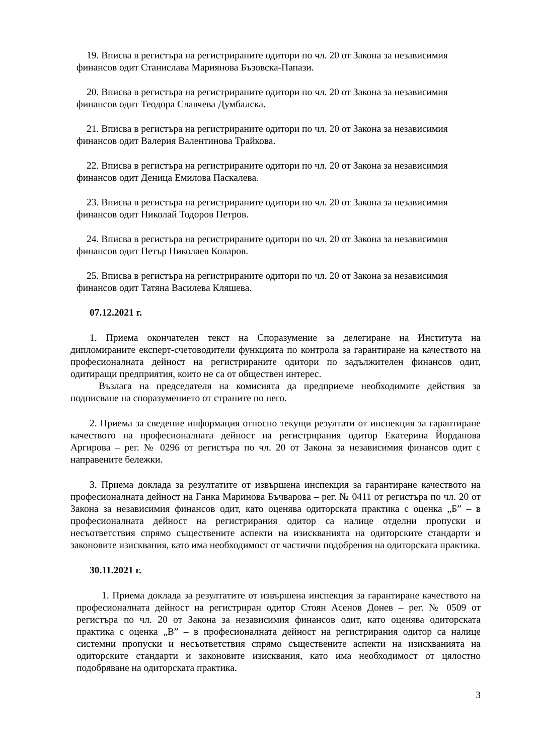19. Вписва в регистъра на регистрираните одитори по чл. 20 от Закона за независимия
финансов одит Станислава Мариянова Бъзовска-Папази.
20. Вписва в регистъра на регистрираните одитори по чл. 20 от Закона за независимия
финансов одит Теодора Славчева Думбалска.
21. Вписва в регистъра на регистрираните одитори по чл. 20 от Закона за независимия
финансов одит Валерия Валентинова Трайкова.
22. Вписва в регистъра на регистрираните одитори по чл. 20 от Закона за независимия
финансов одит Деница Емилова Паскалева.
23. Вписва в регистъра на регистрираните одитори по чл. 20 от Закона за независимия
финансов одит Николай Тодоров Петров.
24. Вписва в регистъра на регистрираните одитори по чл. 20 от Закона за независимия
финансов одит Петър Николаев Коларов.
25. Вписва в регистъра на регистрираните одитори по чл. 20 от Закона за независимия
финансов одит Татяна Василева Кляшева.
07.12.2021 г.
1. Приема окончателен текст на Споразумение за делегиране на Института на дипломираните експерт-счетоводители функцията по контрола за гарантиране на качеството на професионалната дейност на регистрираните одитори по задължителен финансов одит, одитиращи предприятия, които не са от обществен интерес.
Възлага на председателя на комисията да предприеме необходимите действия за подписване на споразумението от страните по него.
2. Приема за сведение информация относно текущи резултати от инспекция за гарантиране качеството на професионалната дейност на регистрирания одитор Екатерина Йорданова Аргирова – рег. № 0296 от регистъра по чл. 20 от Закона за независимия финансов одит с направените бележки.
3. Приема доклада за резултатите от извършена инспекция за гарантиране качеството на професионалната дейност на Ганка Маринова Бъчварова – рег. № 0411 от регистъра по чл. 20 от Закона за независимия финансов одит, като оценява одиторската практика с оценка „Б” – в професионалната дейност на регистрирания одитор са налице отделни пропуски и несъответствия спрямо съществените аспекти на изискванията на одиторските стандарти и законовите изисквания, като има необходимост от частични подобрения на одиторската практика.
30.11.2021 г.
1. Приема доклада за резултатите от извършена инспекция за гарантиране качеството на професионалната дейност на регистриран одитор Стоян Асенов Донев – рег. № 0509 от регистъра по чл. 20 от Закона за независимия финансов одит, като оценява одиторската практика с оценка „В” – в професионалната дейност на регистрирания одитор са налице системни пропуски и несъответствия спрямо съществените аспекти на изискванията на одиторските стандарти и законовите изисквания, като има необходимост от цялостно подобряване на одиторската практика.
3